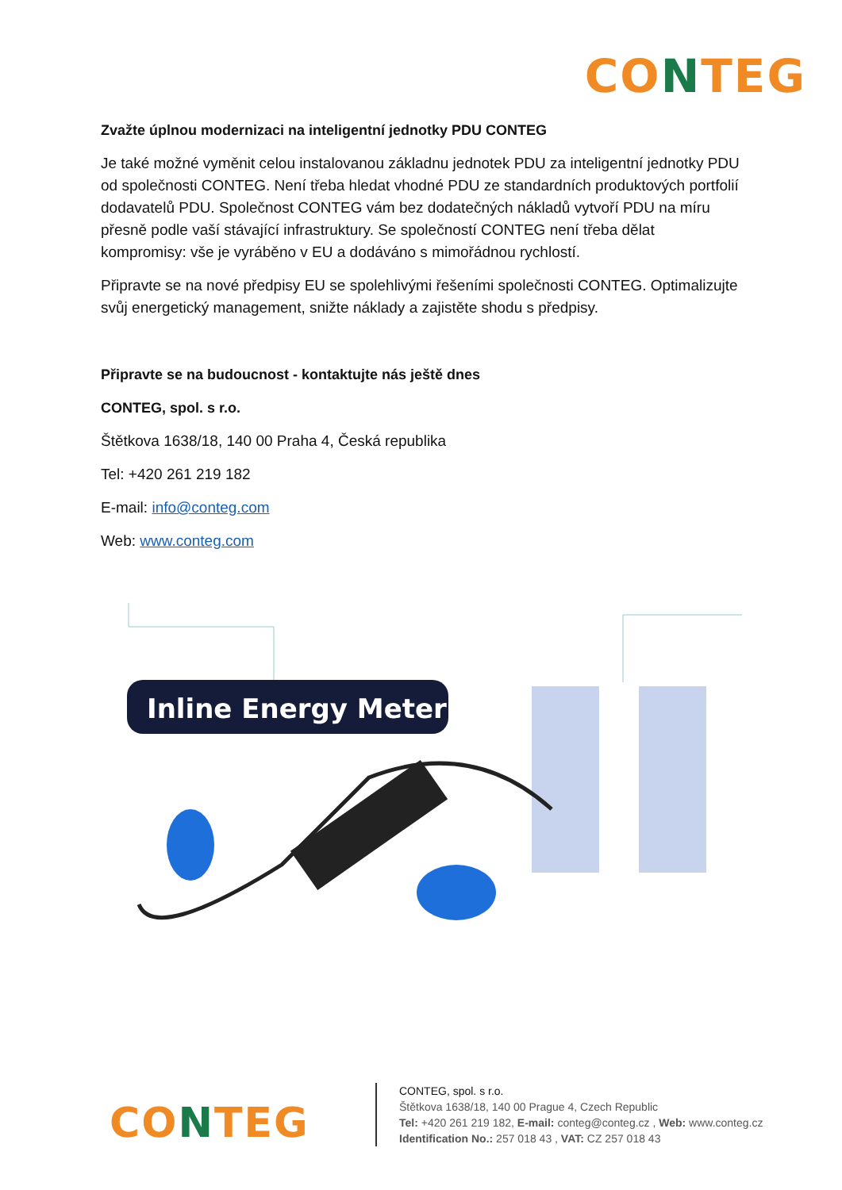CONTEG
Zvažte úplnou modernizaci na inteligentní jednotky PDU CONTEG
Je také možné vyměnit celou instalovanou základnu jednotek PDU za inteligentní jednotky PDU od společnosti CONTEG. Není třeba hledat vhodné PDU ze standardních produktových portfolií dodavatelů PDU. Společnost CONTEG vám bez dodatečných nákladů vytvoří PDU na míru přesně podle vaší stávající infrastruktury. Se společností CONTEG není třeba dělat kompromisy: vše je vyráběno v EU a dodáváno s mimořádnou rychlostí.
Připravte se na nové předpisy EU se spolehlivými řešeními společnosti CONTEG. Optimalizujte svůj energetický management, snižte náklady a zajistěte shodu s předpisy.
Připravte se na budoucnost - kontaktujte nás ještě dnes
CONTEG, spol. s r.o.
Štětkova 1638/18, 140 00 Praha 4, Česká republika
Tel: +420 261 219 182
E-mail: info@conteg.com
Web: www.conteg.com
Inline Energy Meter
CONTEG
CONTEG, spol. s r.o.
Štětkova 1638/18, 140 00 Prague 4, Czech Republic
Tel: +420 261 219 182, E-mail: conteg@conteg.cz , Web: www.conteg.cz
Identification No.: 257 018 43 , VAT: CZ 257 018 43